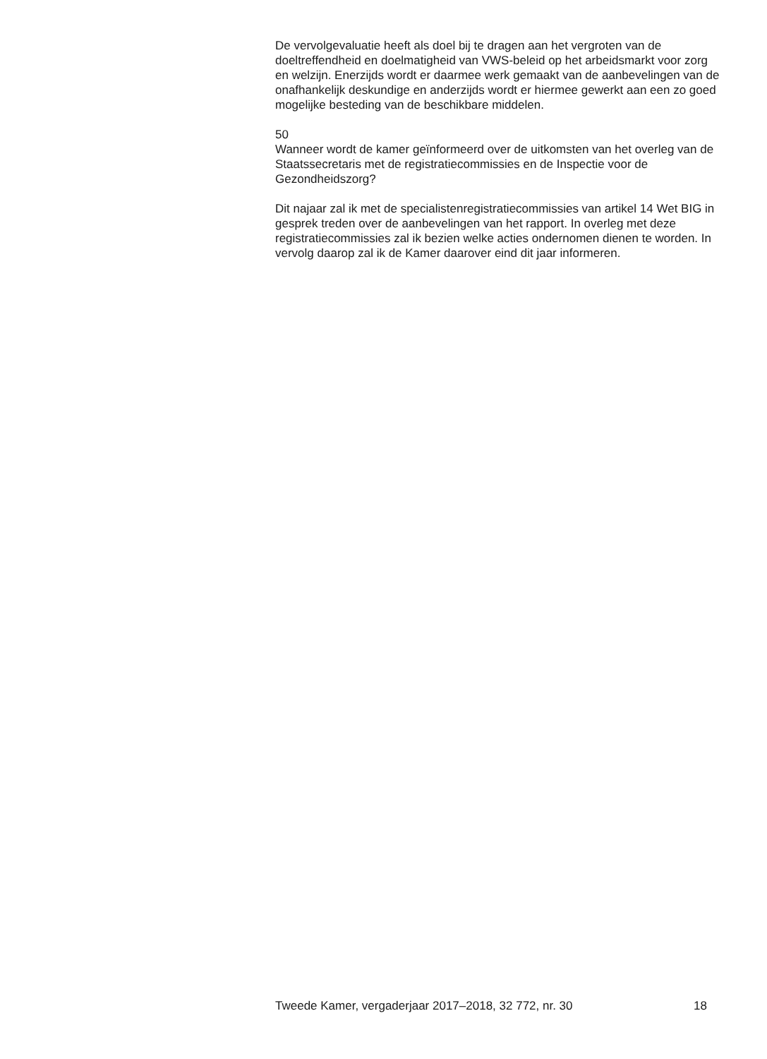De vervolgevaluatie heeft als doel bij te dragen aan het vergroten van de doeltreffendheid en doelmatigheid van VWS-beleid op het arbeidsmarkt voor zorg en welzijn. Enerzijds wordt er daarmee werk gemaakt van de aanbevelingen van de onafhankelijk deskundige en anderzijds wordt er hiermee gewerkt aan een zo goed mogelijke besteding van de beschikbare middelen.
50
Wanneer wordt de kamer geïnformeerd over de uitkomsten van het overleg van de Staatssecretaris met de registratiecommissies en de Inspectie voor de Gezondheidszorg?
Dit najaar zal ik met de specialistenregistratiecommissies van artikel 14 Wet BIG in gesprek treden over de aanbevelingen van het rapport. In overleg met deze registratiecommissies zal ik bezien welke acties ondernomen dienen te worden. In vervolg daarop zal ik de Kamer daarover eind dit jaar informeren.
Tweede Kamer, vergaderjaar 2017–2018, 32 772, nr. 30 18